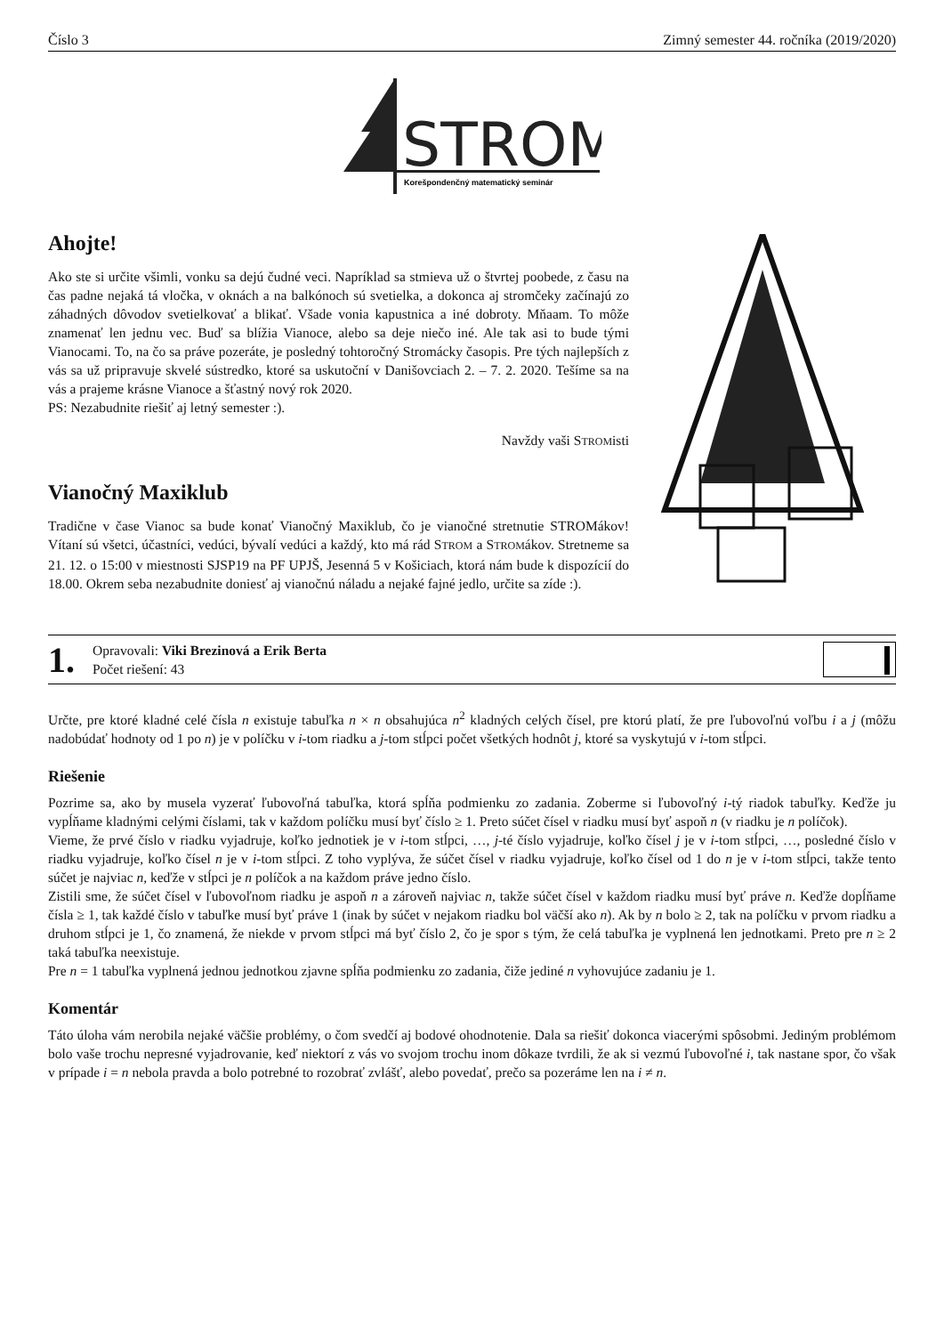Číslo 3 Zimný semester 44. ročníka (2019/2020)
STROM
Korešpondenčný matematický seminár
Ahojte!
Ako ste si určite všimli, vonku sa dejú čudné veci. Napríklad sa stmieva už o štvrtej poobede, z času na čas padne nejaká tá vločka, v oknách a na balkónoch sú svetielka, a dokonca aj stromčeky začínajú zo záhadných dôvodov svetielkovať a blikať. Všade vonia kapustnica a iné dobroty. Mňaam. To môže znamenať len jednu vec. Buď sa blížia Vianoce, alebo sa deje niečo iné. Ale tak asi to bude tými Vianocami. To, na čo sa práve pozeráte, je posledný tohtoročný Stromácky časopis. Pre tých najlepších z vás sa už pripravuje skvelé sústredko, ktoré sa uskutoční v Danišovciach 2. – 7. 2. 2020. Tešíme sa na vás a prajeme krásne Vianoce a šťastný nový rok 2020.
PS: Nezabudnite riešiť aj letný semester :).
Navždy vaši STROMisti
Vianočný Maxiklub
Tradične v čase Vianoc sa bude konať Vianočný Maxiklub, čo je vianočné stretnutie STROMákov! Vítaní sú všetci, účastníci, vedúci, bývalí vedúci a každý, kto má rád STROM a STROMákov. Stretneme sa 21. 12. o 15:00 v miestnosti SJSP19 na PF UPJŠ, Jesenná 5 v Košiciach, ktorá nám bude k dispozícií do 18.00. Okrem seba nezabudnite doniesť aj vianočnú náladu a nejaké fajné jedlo, určite sa zíde :).
1.
Opravovali: Viki Brezinová a Erik Berta
Počet riešení: 43
Určte, pre ktoré kladné celé čísla n existuje tabuľka n × n obsahujúca n<sup>2</sup> kladných celých čísel, pre ktorú platí, že pre ľubovoľnú voľbu i a j (môžu nadobúdať hodnoty od 1 po n) je v políčku v i-tom riadku a j-tom stĺpci počet všetkých hodnôt j, ktoré sa vyskytujú v i-tom stĺpci.
Riešenie
Pozrime sa, ako by musela vyzerať ľubovoľná tabuľka, ktorá spĺňa podmienku zo zadania. Zoberme si ľubovoľný i-tý riadok tabuľky. Keďže ju vypĺňame kladnými celými číslami, tak v každom políčku musí byť číslo ≥ 1. Preto súčet čísel v riadku musí byť aspoň n (v riadku je n políčok).
Vieme, že prvé číslo v riadku vyjadruje, koľko jednotiek je v i-tom stĺpci, …, j-té číslo vyjadruje, koľko čísel j je v i-tom stĺpci, …, posledné číslo v riadku vyjadruje, koľko čísel n je v i-tom stĺpci. Z toho vyplýva, že súčet čísel v riadku vyjadruje, koľko čísel od 1 do n je v i-tom stĺpci, takže tento súčet je najviac n, keďže v stĺpci je n políčok a na každom práve jedno číslo.
Zistili sme, že súčet čísel v ľubovoľnom riadku je aspoň n a zároveň najviac n, takže súčet čísel v každom riadku musí byť práve n. Keďže dopĺňame čísla ≥ 1, tak každé číslo v tabuľke musí byť práve 1 (inak by súčet v nejakom riadku bol väčší ako n). Ak by n bolo ≥ 2, tak na políčku v prvom riadku a druhom stĺpci je 1, čo znamená, že niekde v prvom stĺpci má byť číslo 2, čo je spor s tým, že celá tabuľka je vyplnená len jednotkami. Preto pre n ≥ 2 taká tabuľka neexistuje.
Pre n = 1 tabuľka vyplnená jednou jednotkou zjavne spĺňa podmienku zo zadania, čiže jediné n vyhovujúce zadaniu je 1.
Komentár
Táto úloha vám nerobila nejaké väčšie problémy, o čom svedčí aj bodové ohodnotenie. Dala sa riešiť dokonca viacerými spôsobmi. Jediným problémom bolo vaše trochu nepresné vyjadrovanie, keď niektorí z vás vo svojom trochu inom dôkaze tvrdili, že ak si vezmú ľubovoľné i, tak nastane spor, čo však v prípade i = n nebola pravda a bolo potrebné to rozobrať zvlášť, alebo povedať, prečo sa pozeráme len na i ≠ n.